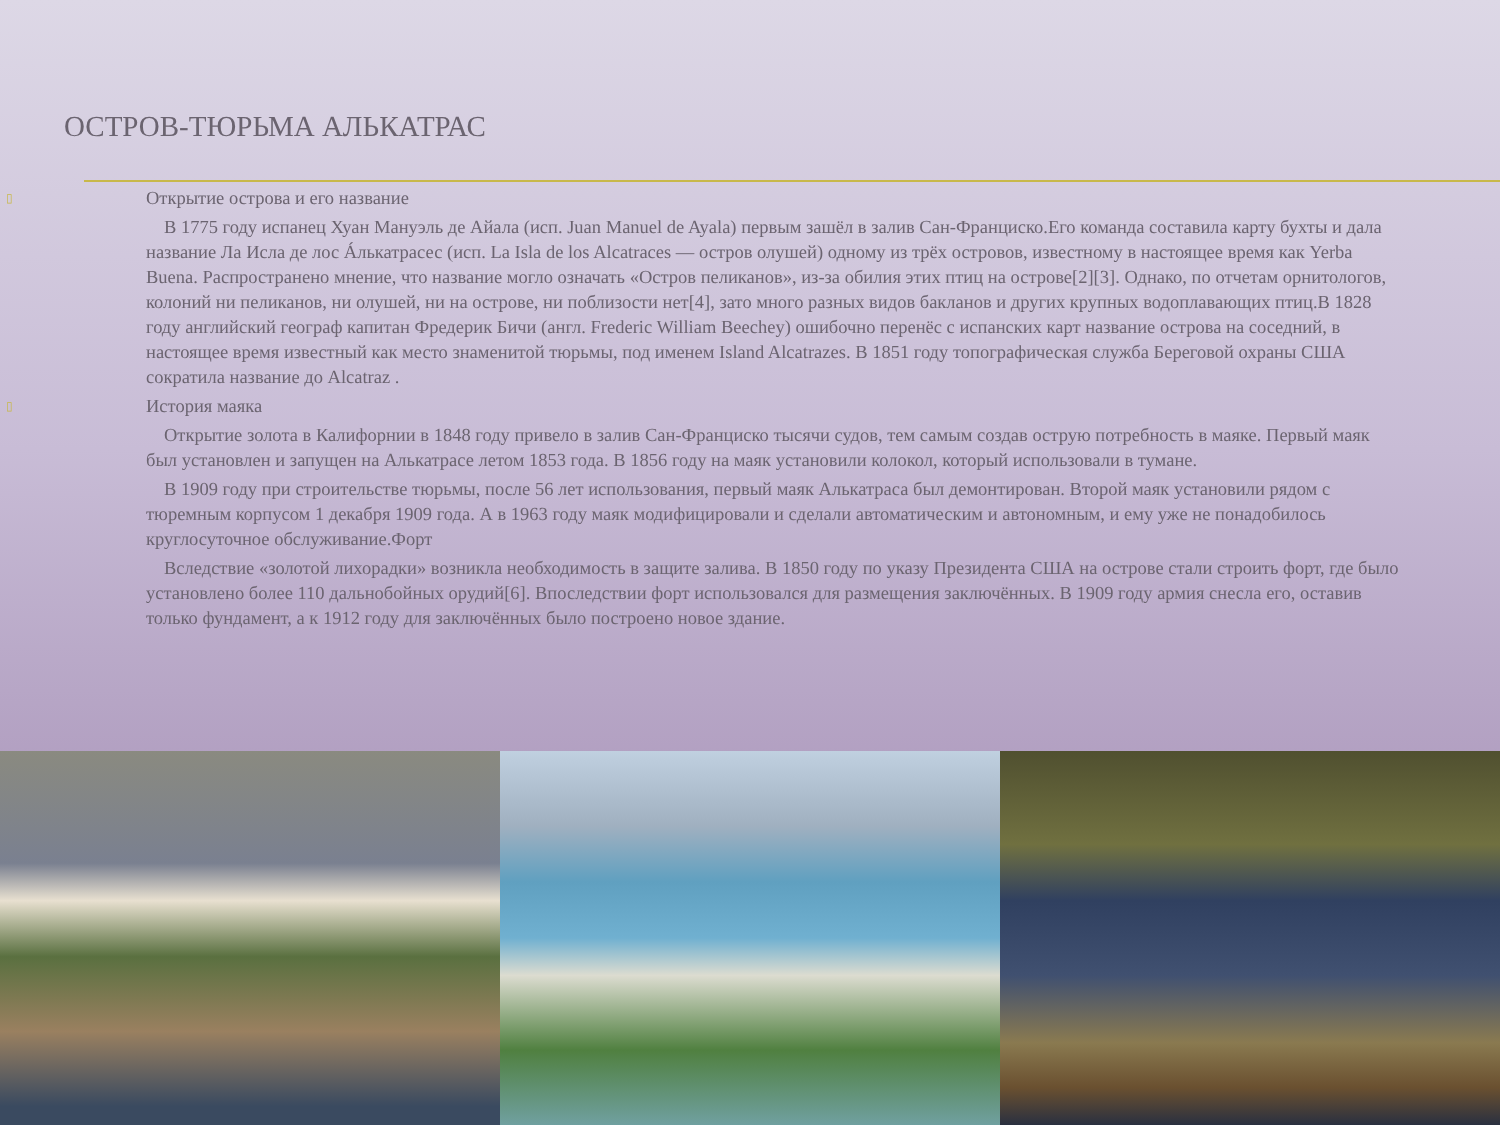ОСТРОВ-ТЮРЬМА АЛЬКАТРАС
▯ Открытие острова и его название
В 1775 году испанец Хуан Мануэль де Айала (исп. Juan Manuel de Ayala) первым зашёл в залив Сан-Франциско.Его команда составила карту бухты и дала название Ла Исла де лос Áлькатрасес (исп. La Isla de los Alcatraces — остров олушей) одному из трёх островов, известному в настоящее время как Yerba Buena. Распространено мнение, что название могло означать «Остров пеликанов», из-за обилия этих птиц на острове[2][3]. Однако, по отчетам орнитологов, колоний ни пеликанов, ни олушей, ни на острове, ни поблизости нет[4], зато много разных видов бакланов и других крупных водоплавающих птиц.В 1828 году английский географ капитан Фредерик Бичи (англ. Frederic William Beechey) ошибочно перенёс с испанских карт название острова на соседний, в настоящее время известный как место знаменитой тюрьмы, под именем Island Alcatrazes. В 1851 году топографическая служба Береговой охраны США сократила название до Alcatraz .
▯ История маяка
Открытие золота в Калифорнии в 1848 году привело в залив Сан-Франциско тысячи судов, тем самым создав острую потребность в маяке. Первый маяк был установлен и запущен на Алькатрасе летом 1853 года. В 1856 году на маяк установили колокол, который использовали в тумане.
В 1909 году при строительстве тюрьмы, после 56 лет использования, первый маяк Алькатраса был демонтирован. Второй маяк установили рядом с тюремным корпусом 1 декабря 1909 года. А в 1963 году маяк модифицировали и сделали автоматическим и автономным, и ему уже не понадобилось круглосуточное обслуживание.Форт
Вследствие «золотой лихорадки» возникла необходимость в защите залива. В 1850 году по указу Президента США на острове стали строить форт, где было установлено более 110 дальнобойных орудий[6]. Впоследствии форт использовался для размещения заключённых. В 1909 году армия снесла его, оставив только фундамент, а к 1912 году для заключённых было построено новое здание.